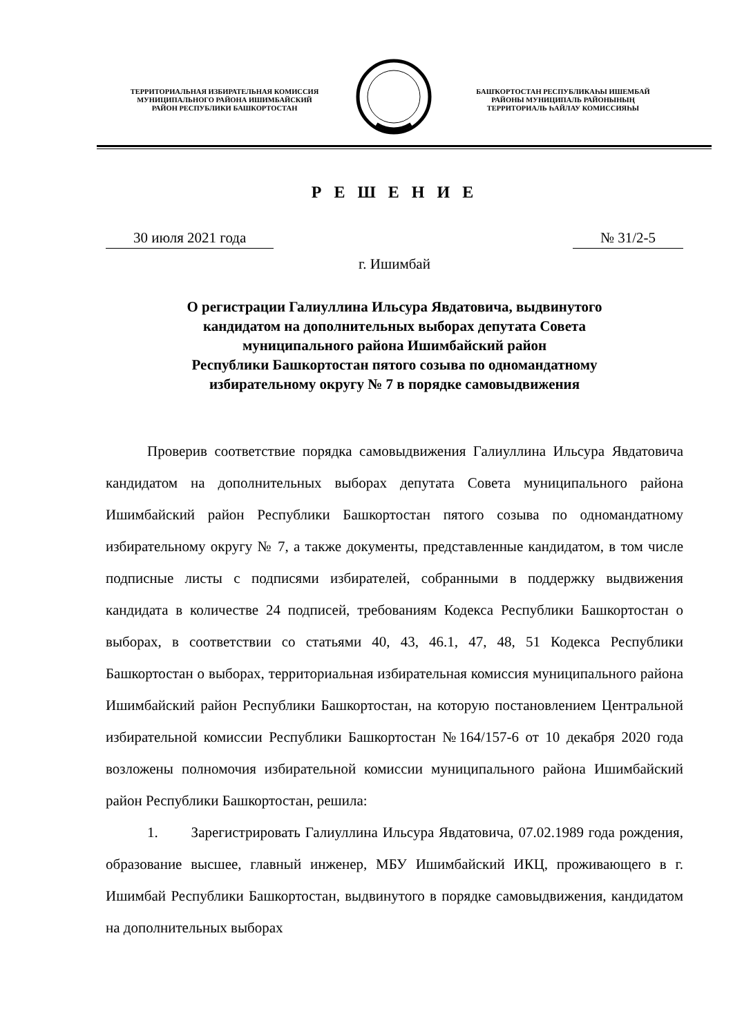ТЕРРИТОРИАЛЬНАЯ ИЗБИРАТЕЛЬНАЯ КОМИССИЯ
МУНИЦИПАЛЬНОГО РАЙОНА ИШИМБАЙСКИЙ
РАЙОН РЕСПУБЛИКИ БАШКОРТОСТАН
БАШҠОРТОСТАН РЕСПУБЛИКАҺЫ ИШЕМБАЙ
РАЙОНЫ МУНИЦИПАЛЬ РАЙОНЫНЫҢ
ТЕРРИТОРИАЛЬ ҺАЙЛАУ КОМИССИЯҺЫ
Р Е Ш Е Н И Е
30 июля 2021 года № 31/2-5
г. Ишимбай
О регистрации Галиуллина Ильсура Явдатовича, выдвинутого
кандидатом на дополнительных выборах депутата Совета
муниципального района Ишимбайский район
Республики Башкортостан пятого созыва по одномандатному
избирательному округу № 7 в порядке самовыдвижения
Проверив соответствие порядка самовыдвижения Галиуллина Ильсура Явдатовича кандидатом на дополнительных выборах депутата Совета муниципального района Ишимбайский район Республики Башкортостан пятого созыва по одномандатному избирательному округу № 7, а также документы, представленные кандидатом, в том числе подписные листы с подписями избирателей, собранными в поддержку выдвижения кандидата в количестве 24 подписей, требованиям Кодекса Республики Башкортостан о выборах, в соответствии со статьями 40, 43, 46.1, 47, 48, 51 Кодекса Республики Башкортостан о выборах, территориальная избирательная комиссия муниципального района Ишимбайский район Республики Башкортостан, на которую постановлением Центральной избирательной комиссии Республики Башкортостан №164/157-6 от 10 декабря 2020 года возложены полномочия избирательной комиссии муниципального района Ишимбайский район Республики Башкортостан, решила:
1. Зарегистрировать Галиуллина Ильсура Явдатовича, 07.02.1989 года рождения, образование высшее, главный инженер, МБУ Ишимбайский ИКЦ, проживающего в г. Ишимбай Республики Башкортостан, выдвинутого в порядке самовыдвижения, кандидатом на дополнительных выборах